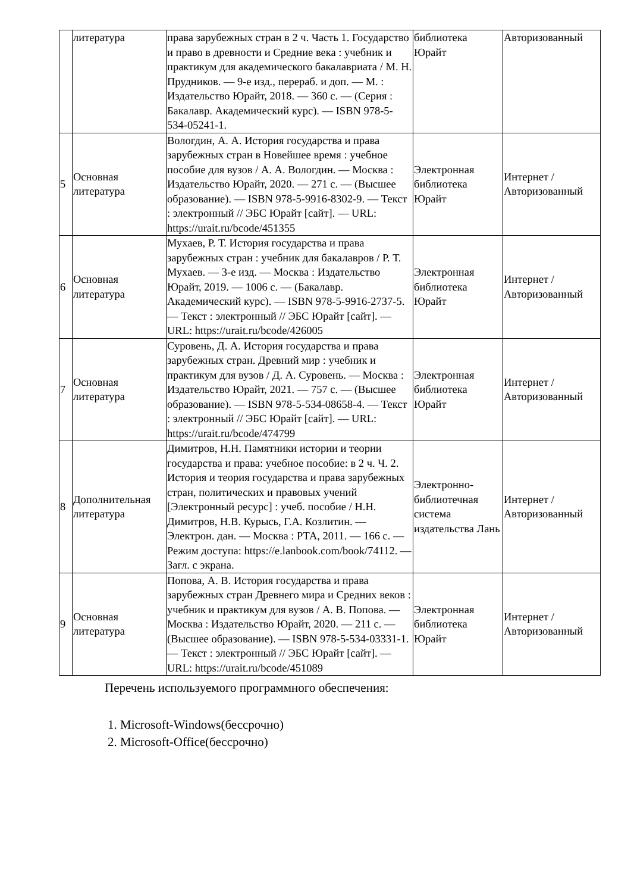| | литература | права зарубежных стран в 2 ч. Часть 1. Государство и право в древности и Средние века : учебник и практикум для академического бакалавриата / М. Н. Прудников. — 9-е изд., перераб. и доп. — М. : Издательство Юрайт, 2018. — 360 с. — (Серия : Бакалавр. Академический курс). — ISBN 978-5-534-05241-1. | библиотека Юрайт | Авторизованный |
| 5 | Основная литература | Вологдин, А. А. История государства и права зарубежных стран в Новейшее время : учебное пособие для вузов / А. А. Вологдин. — Москва : Издательство Юрайт, 2020. — 271 с. — (Высшее образование). — ISBN 978-5-9916-8302-9. — Текст : электронный // ЭБС Юрайт [сайт]. — URL: https://urait.ru/bcode/451355 | Электронная библиотека Юрайт | Интернет / Авторизованный |
| 6 | Основная литература | Мухаев, Р. Т. История государства и права зарубежных стран : учебник для бакалавров / Р. Т. Мухаев. — 3-е изд. — Москва : Издательство Юрайт, 2019. — 1006 с. — (Бакалавр. Академический курс). — ISBN 978-5-9916-2737-5. — Текст : электронный // ЭБС Юрайт [сайт]. — URL: https://urait.ru/bcode/426005 | Электронная библиотека Юрайт | Интернет / Авторизованный |
| 7 | Основная литература | Суровень, Д. А. История государства и права зарубежных стран. Древний мир : учебник и практикум для вузов / Д. А. Суровень. — Москва : Издательство Юрайт, 2021. — 757 с. — (Высшее образование). — ISBN 978-5-534-08658-4. — Текст : электронный // ЭБС Юрайт [сайт]. — URL: https://urait.ru/bcode/474799 | Электронная библиотека Юрайт | Интернет / Авторизованный |
| 8 | Дополнительная литература | Димитров, Н.Н. Памятники истории и теории государства и права: учебное пособие: в 2 ч. Ч. 2. История и теория государства и права зарубежных стран, политических и правовых учений [Электронный ресурс] : учеб. пособие / Н.Н. Димитров, Н.В. Курысь, Г.А. Козлитин. — Электрон. дан. — Москва : РТА, 2011. — 166 с. — Режим доступа: https://e.lanbook.com/book/74112. — Загл. с экрана. | Электронно-библиотечная система издательства Лань | Интернет / Авторизованный |
| 9 | Основная литература | Попова, А. В. История государства и права зарубежных стран Древнего мира и Средних веков : учебник и практикум для вузов / А. В. Попова. — Москва : Издательство Юрайт, 2020. — 211 с. — (Высшее образование). — ISBN 978-5-534-03331-1. — Текст : электронный // ЭБС Юрайт [сайт]. — URL: https://urait.ru/bcode/451089 | Электронная библиотека Юрайт | Интернет / Авторизованный |
Перечень используемого программного обеспечения:
1. Microsoft-Windows(бессрочно)
2. Microsoft-Office(бессрочно)